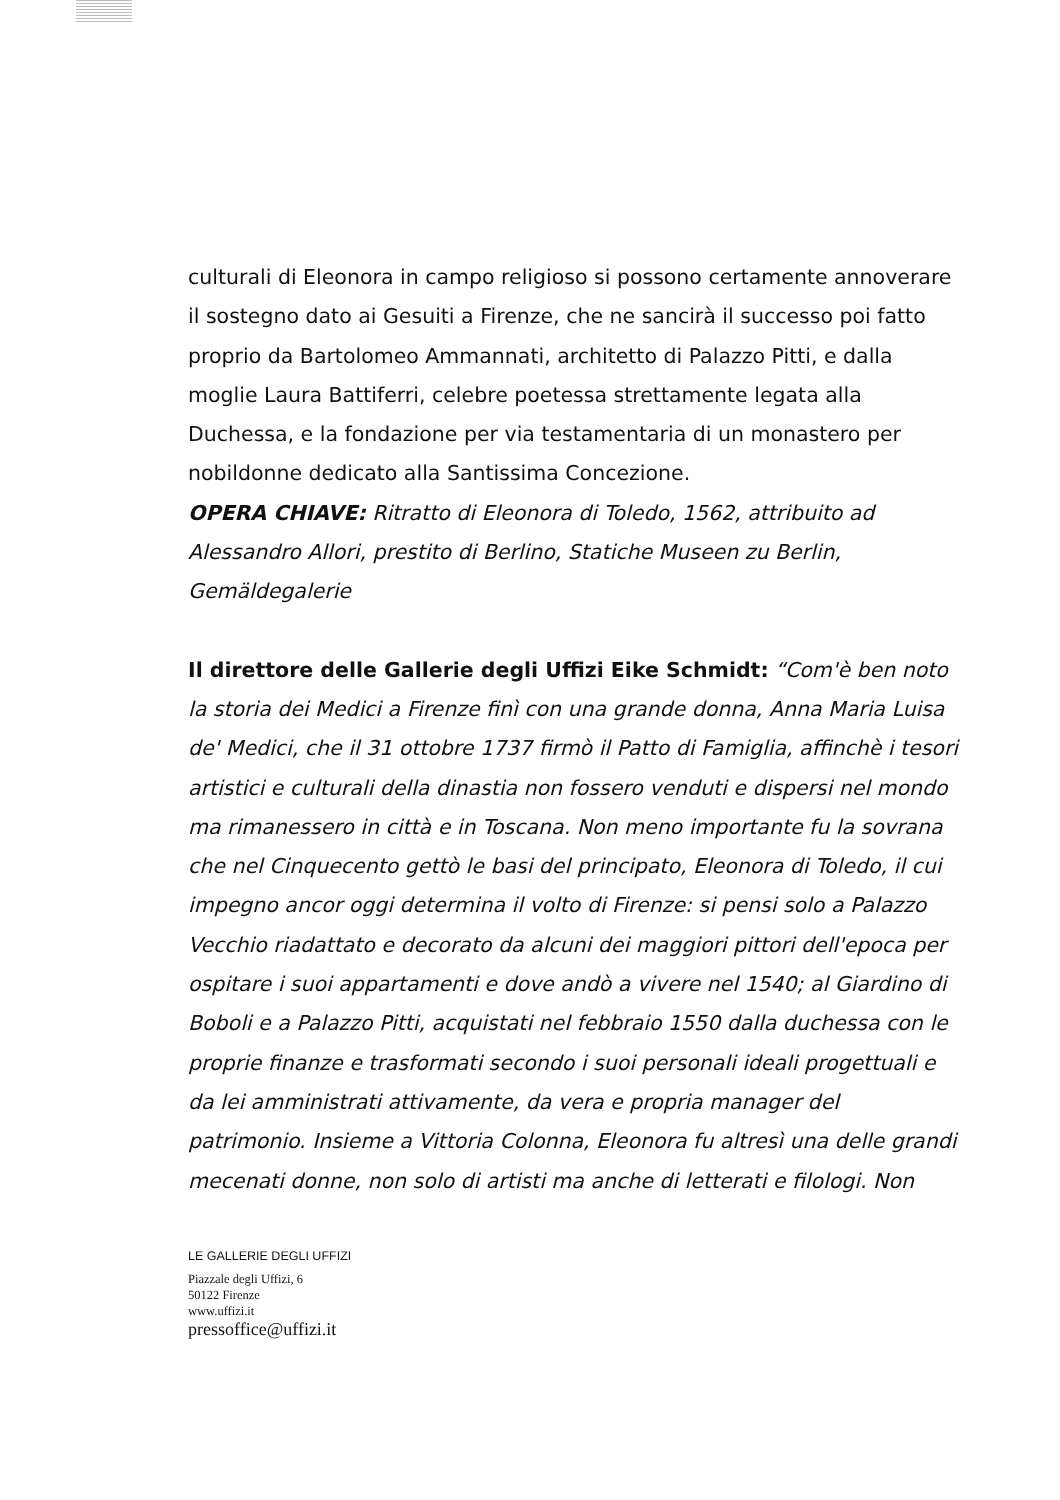culturali di Eleonora in campo religioso si possono certamente annoverare il sostegno dato ai Gesuiti a Firenze, che ne sancirà il successo poi fatto proprio da Bartolomeo Ammannati, architetto di Palazzo Pitti, e dalla moglie Laura Battiferri, celebre poetessa strettamente legata alla Duchessa, e la fondazione per via testamentaria di un monastero per nobildonne dedicato alla Santissima Concezione.
OPERA CHIAVE: Ritratto di Eleonora di Toledo, 1562, attribuito ad Alessandro Allori, prestito di Berlino, Statiche Museen zu Berlin, Gemäldegalerie
Il direttore delle Gallerie degli Uffizi Eike Schmidt: “Com'è ben noto la storia dei Medici a Firenze finì con una grande donna, Anna Maria Luisa de' Medici, che il 31 ottobre 1737 firmò il Patto di Famiglia, affinchè i tesori artistici e culturali della dinastia non fossero venduti e dispersi nel mondo ma rimanessero in città e in Toscana. Non meno importante fu la sovrana che nel Cinquecento gettò le basi del principato, Eleonora di Toledo, il cui impegno ancor oggi determina il volto di Firenze: si pensi solo a Palazzo Vecchio riadattato e decorato da alcuni dei maggiori pittori dell'epoca per ospitare i suoi appartamenti e dove andò a vivere nel 1540; al Giardino di Boboli e a Palazzo Pitti, acquistati nel febbraio 1550 dalla duchessa con le proprie finanze e trasformati secondo i suoi personali ideali progettuali e da lei amministrati attivamente, da vera e propria manager del patrimonio. Insieme a Vittoria Colonna, Eleonora fu altresì una delle grandi mecenati donne, non solo di artisti ma anche di letterati e filologi. Non
LE GALLERIE DEGLI UFFIZI
Piazzale degli Uffizi, 6
50122 Firenze
www.uffizi.it
pressoffice@uffizi.it